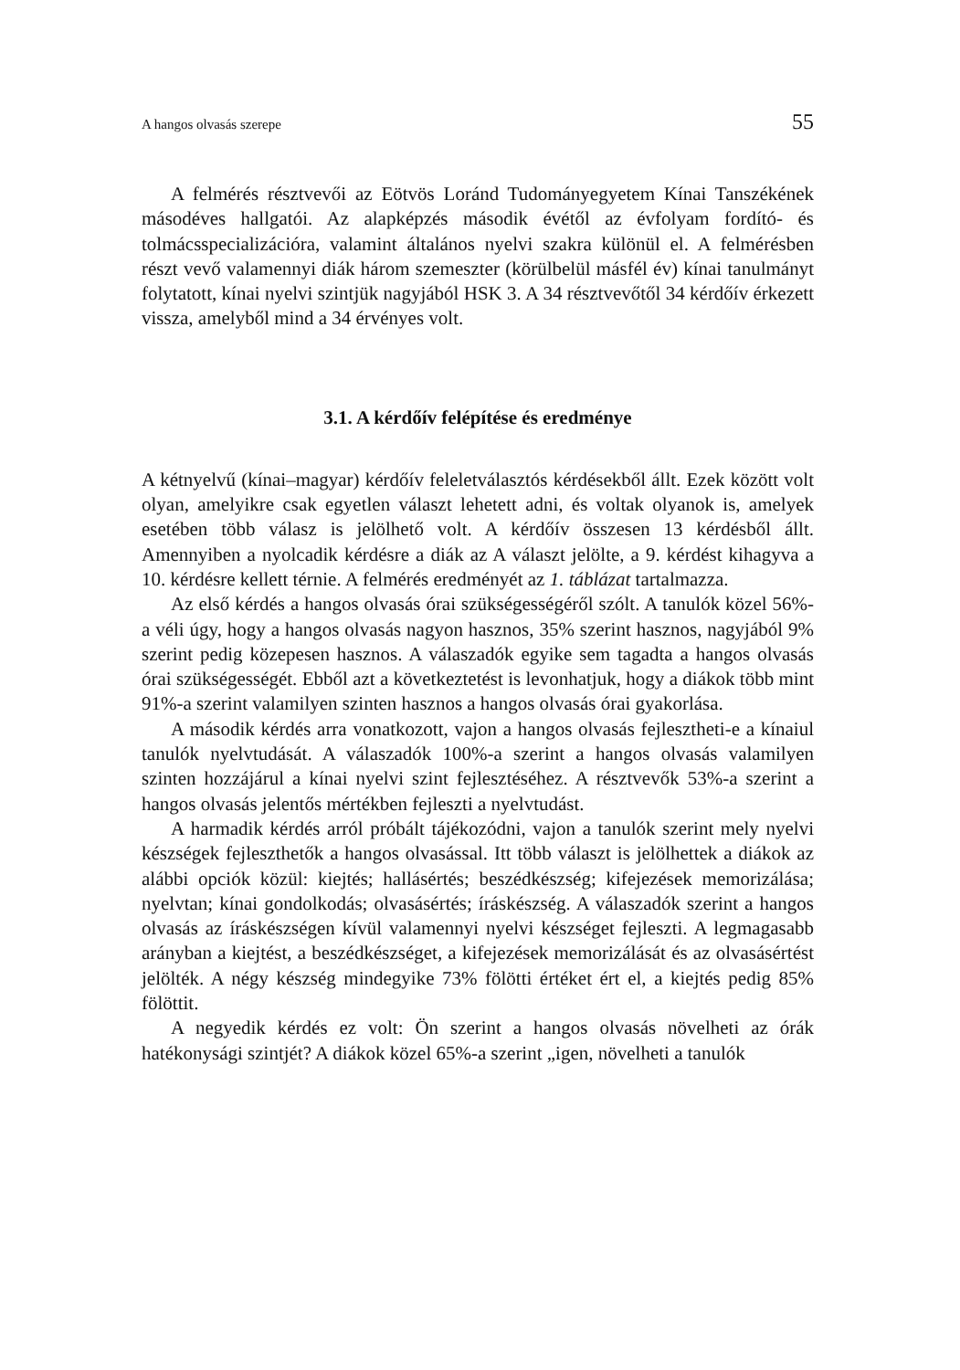A hangos olvasás szerepe 55
A felmérés résztvevői az Eötvös Loránd Tudományegyetem Kínai Tanszékének másodéves hallgatói. Az alapképzés második évétől az évfolyam fordító- és tolmácsspecializációra, valamint általános nyelvi szakra különül el. A felmérésben részt vevő valamennyi diák három szemeszter (körülbelül másfél év) kínai tanulmányt folytatott, kínai nyelvi szintjük nagyjából HSK 3. A 34 résztvevőtől 34 kérdőív érkezett vissza, amelyből mind a 34 érvényes volt.
3.1. A kérdőív felépítése és eredménye
A kétnyelvű (kínai–magyar) kérdőív feleletválasztós kérdésekből állt. Ezek között volt olyan, amelyikre csak egyetlen választ lehetett adni, és voltak olyanok is, amelyek esetében több válasz is jelölhető volt. A kérdőív összesen 13 kérdésből állt. Amennyiben a nyolcadik kérdésre a diák az A választ jelölte, a 9. kérdést kihagyva a 10. kérdésre kellett térnie. A felmérés eredményét az 1. táblázat tartalmazza.
Az első kérdés a hangos olvasás órai szükségességéről szólt. A tanulók közel 56%-a véli úgy, hogy a hangos olvasás nagyon hasznos, 35% szerint hasznos, nagyjából 9% szerint pedig közepesen hasznos. A válaszadók egyike sem tagadta a hangos olvasás órai szükségességét. Ebből azt a következtetést is levonhatjuk, hogy a diákok több mint 91%-a szerint valamilyen szinten hasznos a hangos olvasás órai gyakorlása.
A második kérdés arra vonatkozott, vajon a hangos olvasás fejlesztheti-e a kínaiul tanulók nyelvtudását. A válaszadók 100%-a szerint a hangos olvasás valamilyen szinten hozzájárul a kínai nyelvi szint fejlesztéséhez. A résztvevők 53%-a szerint a hangos olvasás jelentős mértékben fejleszti a nyelvtudást.
A harmadik kérdés arról próbált tájékozódni, vajon a tanulók szerint mely nyelvi készségek fejleszthetők a hangos olvasással. Itt több választ is jelölhettek a diákok az alábbi opciók közül: kiejtés; hallásértés; beszédkészség; kifejezések memorizálása; nyelvtan; kínai gondolkodás; olvasásértés; íráskészség. A válaszadók szerint a hangos olvasás az íráskészségen kívül valamennyi nyelvi készséget fejleszti. A legmagasabb arányban a kiejtést, a beszédkészséget, a kifejezések memorizálását és az olvasásértést jelölték. A négy készség mindegyike 73% fölötti értéket ért el, a kiejtés pedig 85% fölöttit.
A negyedik kérdés ez volt: Ön szerint a hangos olvasás növelheti az órák hatékonysági szintjét? A diákok közel 65%-a szerint „igen, növelheti a tanulók